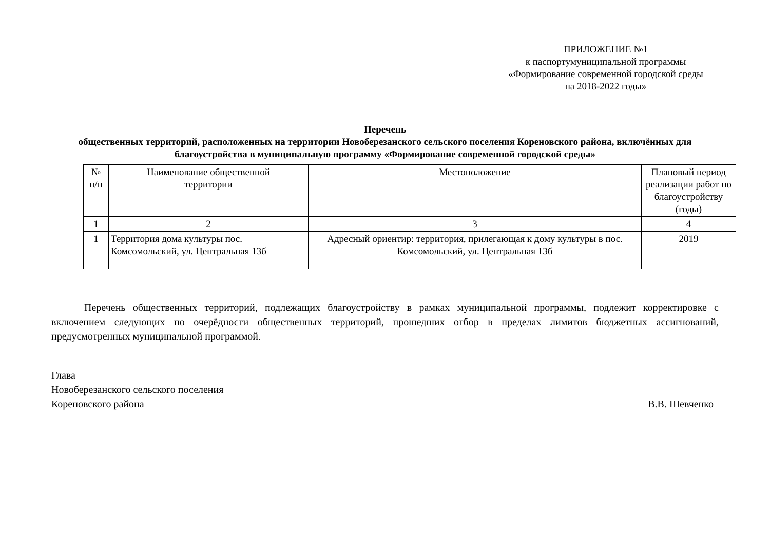ПРИЛОЖЕНИЕ №1
к паспортумуниципальной программы
«Формирование современной городской среды
на 2018-2022 годы»
Перечень
общественных территорий, расположенных на территории Новоберезанского сельского поселения Кореновского района, включённых для благоустройства в муниципальную программу «Формирование современной городской среды»
| № п/п | Наименование общественной территории | Местоположение | Плановый период реализации работ по благоустройству (годы) |
| 1 | 2 | 3 | 4 |
| 1 | Территория дома культуры пос. Комсомольский, ул. Центральная 13б | Адресный ориентир: территория, прилегающая к дому культуры в пос. Комсомольский, ул. Центральная 13б | 2019 |
Перечень общественных территорий, подлежащих благоустройству в рамках муниципальной программы, подлежит корректировке с включением следующих по очерёдности общественных территорий, прошедших отбор в пределах лимитов бюджетных ассигнований, предусмотренных муниципальной программой.
Глава
Новоберезанского сельского поселения
Кореновского района В.В. Шевченко